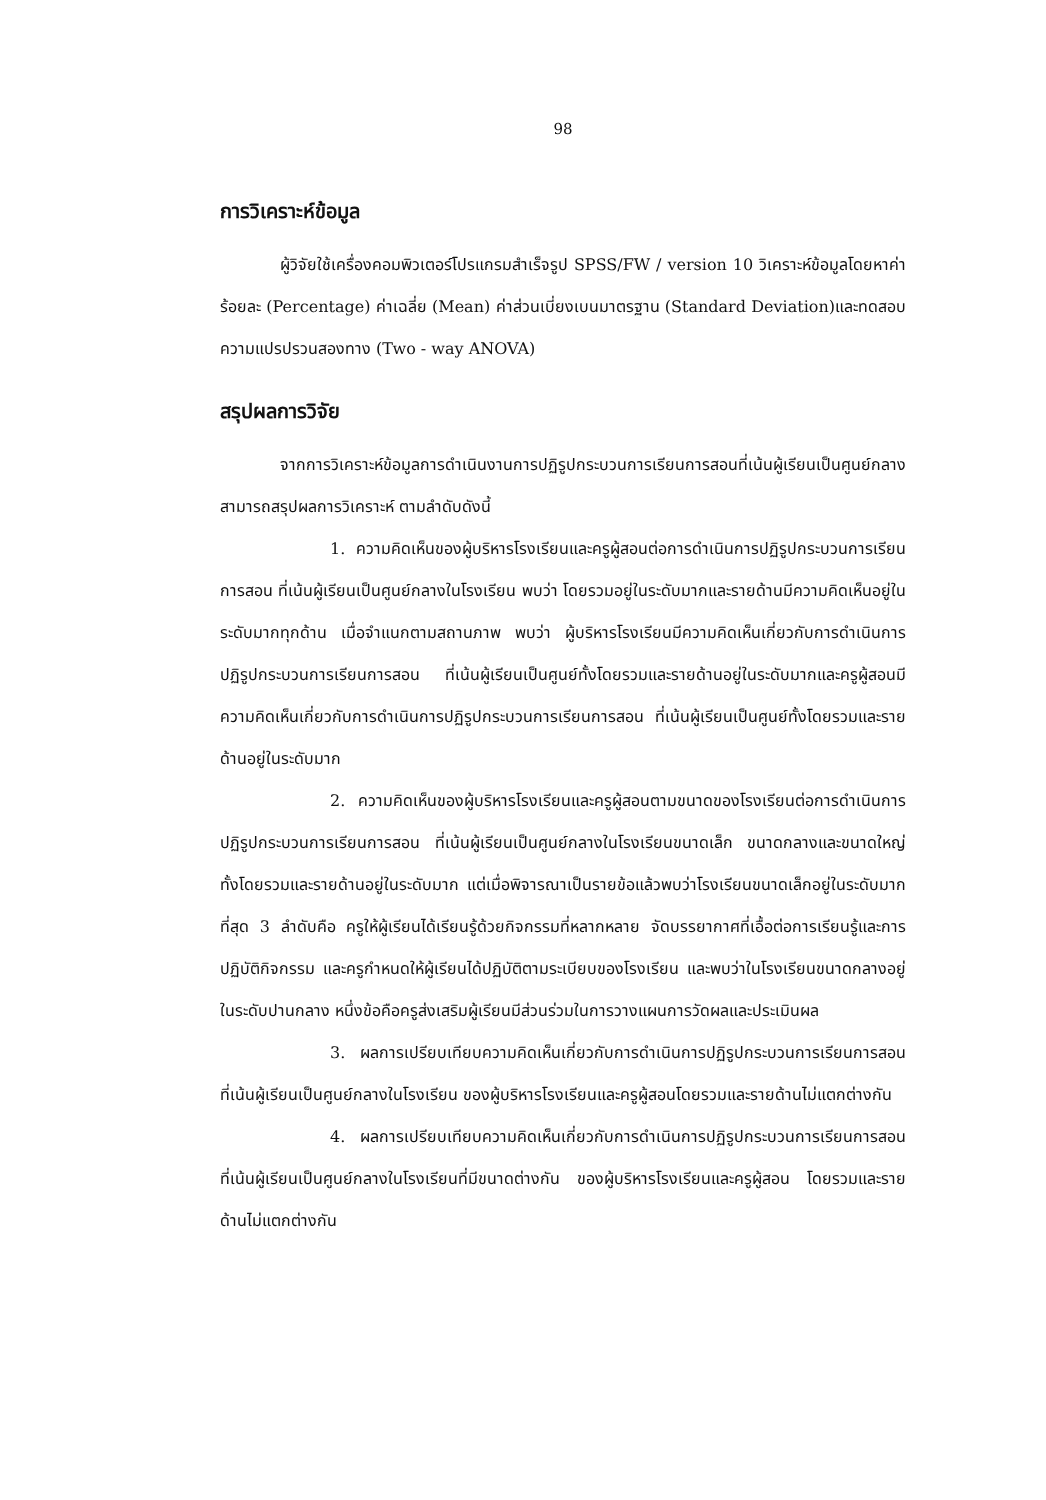98
การวิเคราะห์ข้อมูล
ผู้วิจัยใช้เครื่องคอมพิวเตอร์โปรแกรมสำเร็จรูป SPSS/FW / version 10 วิเคราะห์ข้อมูลโดยหาค่าร้อยละ (Percentage) ค่าเฉลี่ย (Mean) ค่าส่วนเบี่ยงเบนมาตรฐาน (Standard Deviation)และทดสอบความแปรปรวนสองทาง (Two - way ANOVA)
สรุปผลการวิจัย
จากการวิเคราะห์ข้อมูลการดำเนินงานการปฏิรูปกระบวนการเรียนการสอนที่เน้นผู้เรียนเป็นศูนย์กลาง สามารถสรุปผลการวิเคราะห์ ตามลำดับดังนี้
1. ความคิดเห็นของผู้บริหารโรงเรียนและครูผู้สอนต่อการดำเนินการปฏิรูปกระบวนการเรียนการสอน ที่เน้นผู้เรียนเป็นศูนย์กลางในโรงเรียน พบว่า โดยรวมอยู่ในระดับมากและรายด้านมีความคิดเห็นอยู่ในระดับมากทุกด้าน เมื่อจำแนกตามสถานภาพ พบว่า ผู้บริหารโรงเรียนมีความคิดเห็นเกี่ยวกับการดำเนินการปฏิรูปกระบวนการเรียนการสอน ที่เน้นผู้เรียนเป็นศูนย์ทั้งโดยรวมและรายด้านอยู่ในระดับมากและครูผู้สอนมีความคิดเห็นเกี่ยวกับการดำเนินการปฏิรูปกระบวนการเรียนการสอน ที่เน้นผู้เรียนเป็นศูนย์ทั้งโดยรวมและรายด้านอยู่ในระดับมาก
2. ความคิดเห็นของผู้บริหารโรงเรียนและครูผู้สอนตามขนาดของโรงเรียนต่อการดำเนินการปฏิรูปกระบวนการเรียนการสอน ที่เน้นผู้เรียนเป็นศูนย์กลางในโรงเรียนขนาดเล็ก ขนาดกลางและขนาดใหญ่ ทั้งโดยรวมและรายด้านอยู่ในระดับมาก แต่เมื่อพิจารณาเป็นรายข้อแล้วพบว่าโรงเรียนขนาดเล็กอยู่ในระดับมากที่สุด 3 ลำดับคือ ครูให้ผู้เรียนได้เรียนรู้ด้วยกิจกรรมที่หลากหลาย จัดบรรยากาศที่เอื้อต่อการเรียนรู้และการปฏิบัติกิจกรรม และครูกำหนดให้ผู้เรียนได้ปฏิบัติตามระเบียบของโรงเรียน และพบว่าในโรงเรียนขนาดกลางอยู่ในระดับปานกลาง หนึ่งข้อคือครูส่งเสริมผู้เรียนมีส่วนร่วมในการวางแผนการวัดผลและประเมินผล
3. ผลการเปรียบเทียบความคิดเห็นเกี่ยวกับการดำเนินการปฏิรูปกระบวนการเรียนการสอน ที่เน้นผู้เรียนเป็นศูนย์กลางในโรงเรียน ของผู้บริหารโรงเรียนและครูผู้สอนโดยรวมและรายด้านไม่แตกต่างกัน
4. ผลการเปรียบเทียบความคิดเห็นเกี่ยวกับการดำเนินการปฏิรูปกระบวนการเรียนการสอน ที่เน้นผู้เรียนเป็นศูนย์กลางในโรงเรียนที่มีขนาดต่างกัน ของผู้บริหารโรงเรียนและครูผู้สอน โดยรวมและรายด้านไม่แตกต่างกัน